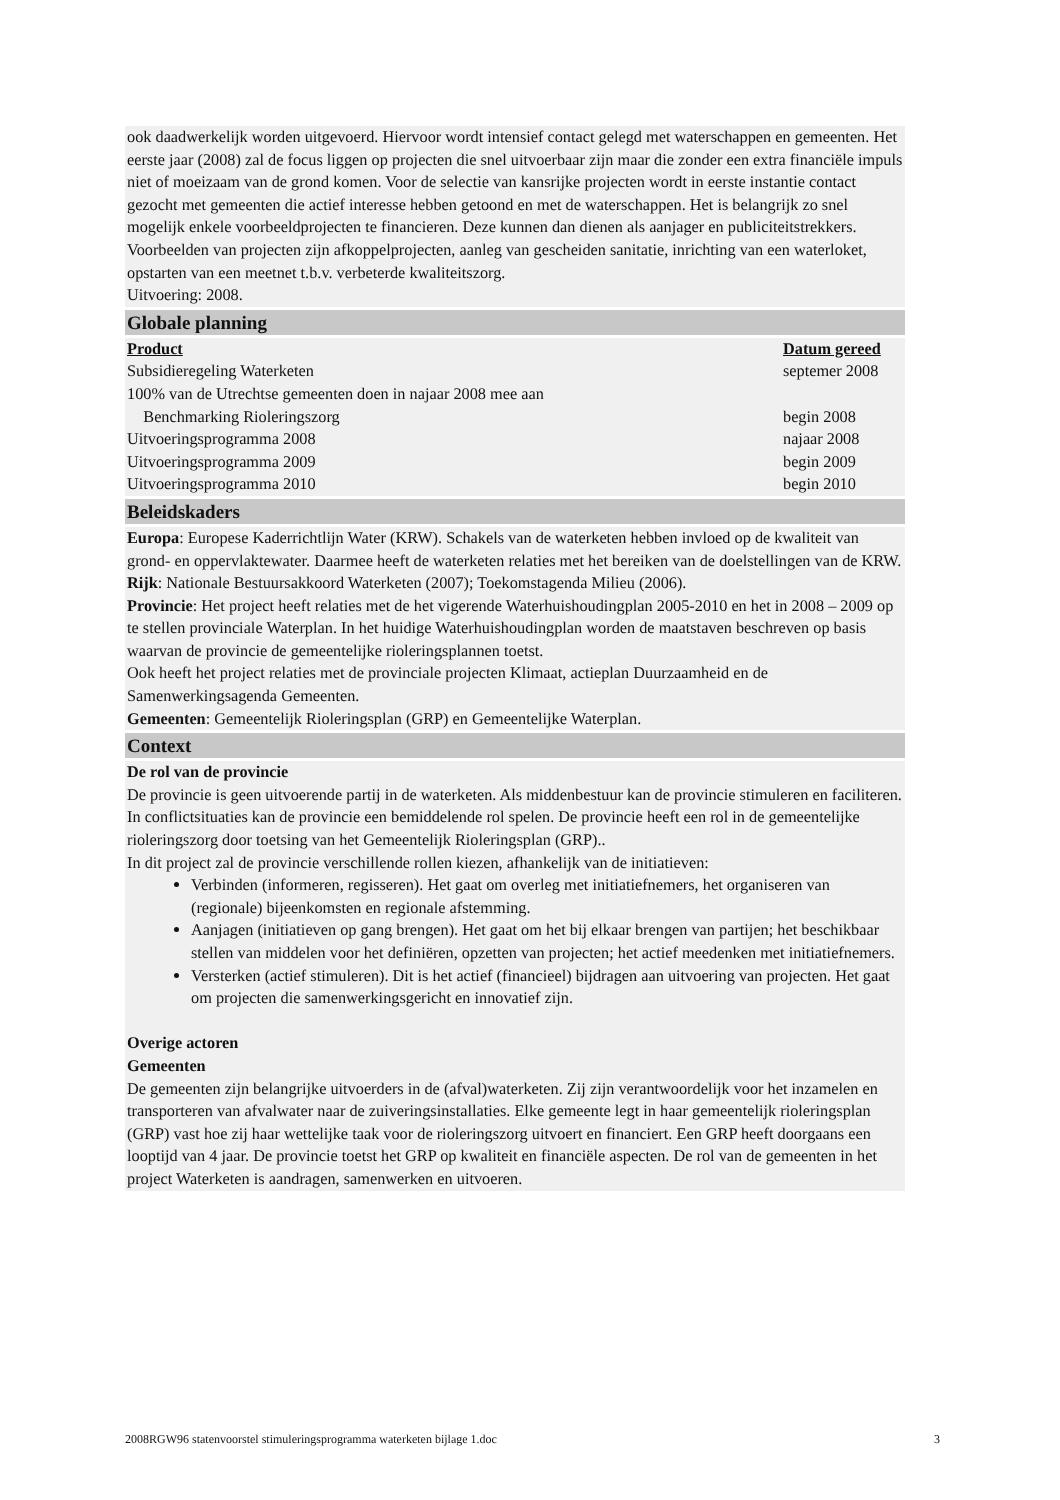ook daadwerkelijk worden uitgevoerd. Hiervoor wordt intensief contact gelegd met waterschappen en gemeenten. Het eerste jaar (2008) zal de focus liggen op projecten die snel uitvoerbaar zijn maar die zonder een extra financiële impuls niet of moeizaam van de grond komen. Voor de selectie van kansrijke projecten wordt in eerste instantie contact gezocht met gemeenten die actief interesse hebben getoond en met de waterschappen. Het is belangrijk zo snel mogelijk enkele voorbeeldprojecten te financieren. Deze kunnen dan dienen als aanjager en publiciteitstrekkers. Voorbeelden van projecten zijn afkoppelprojecten, aanleg van gescheiden sanitatie, inrichting van een waterloket, opstarten van een meetnet t.b.v. verbeterde kwaliteitszorg.
Uitvoering: 2008.
Globale planning
| Product | Datum gereed |
| --- | --- |
| Subsidieregeling Waterketen | septemer 2008 |
| 100% van de Utrechtse gemeenten doen in najaar 2008 mee aan Benchmarking Rioleringszorg | begin 2008 |
| Uitvoeringsprogramma 2008 | najaar 2008 |
| Uitvoeringsprogramma 2009 | begin 2009 |
| Uitvoeringsprogramma 2010 | begin 2010 |
Beleidskaders
Europa: Europese Kaderrichtlijn Water (KRW). Schakels van de waterketen hebben invloed op de kwaliteit van grond- en oppervlaktewater. Daarmee heeft de waterketen relaties met het bereiken van de doelstellingen van de KRW.
Rijk: Nationale Bestuursakkoord Waterketen (2007); Toekomstagenda Milieu (2006).
Provincie: Het project heeft relaties met de het vigerende Waterhuishoudingplan 2005-2010 en het in 2008 – 2009 op te stellen provinciale Waterplan. In het huidige Waterhuishoudingplan worden de maatstaven beschreven op basis waarvan de provincie de gemeentelijke rioleringsplannen toetst.
Ook heeft het project relaties met de provinciale projecten Klimaat, actieplan Duurzaamheid en de Samenwerkingsagenda Gemeenten.
Gemeenten: Gemeentelijk Rioleringsplan (GRP) en Gemeentelijke Waterplan.
Context
De rol van de provincie
De provincie is geen uitvoerende partij in de waterketen. Als middenbestuur kan de provincie stimuleren en faciliteren. In conflictsituaties kan de provincie een bemiddelende rol spelen. De provincie heeft een rol in de gemeentelijke rioleringszorg door toetsing van het Gemeentelijk Rioleringsplan (GRP)..
In dit project zal de provincie verschillende rollen kiezen, afhankelijk van de initiatieven:
Verbinden (informeren, regisseren). Het gaat om overleg met initiatiefnemers, het organiseren van (regionale) bijeenkomsten en regionale afstemming.
Aanjagen (initiatieven op gang brengen). Het gaat om het bij elkaar brengen van partijen; het beschikbaar stellen van middelen voor het definiëren, opzetten van projecten; het actief meedenken met initiatiefnemers.
Versterken (actief stimuleren). Dit is het actief (financieel) bijdragen aan uitvoering van projecten. Het gaat om projecten die samenwerkingsgericht en innovatief zijn.
Overige actoren
Gemeenten
De gemeenten zijn belangrijke uitvoerders in de (afval)waterketen. Zij zijn verantwoordelijk voor het inzamelen en transporteren van afvalwater naar de zuiveringsinstallaties. Elke gemeente legt in haar gemeentelijk rioleringsplan (GRP) vast hoe zij haar wettelijke taak voor de rioleringszorg uitvoert en financiert. Een GRP heeft doorgaans een looptijd van 4 jaar. De provincie toetst het GRP op kwaliteit en financiële aspecten. De rol van de gemeenten in het project Waterketen is aandragen, samenwerken en uitvoeren.
2008RGW96 statenvoorstel stimuleringsprogramma waterketen bijlage 1.doc 3